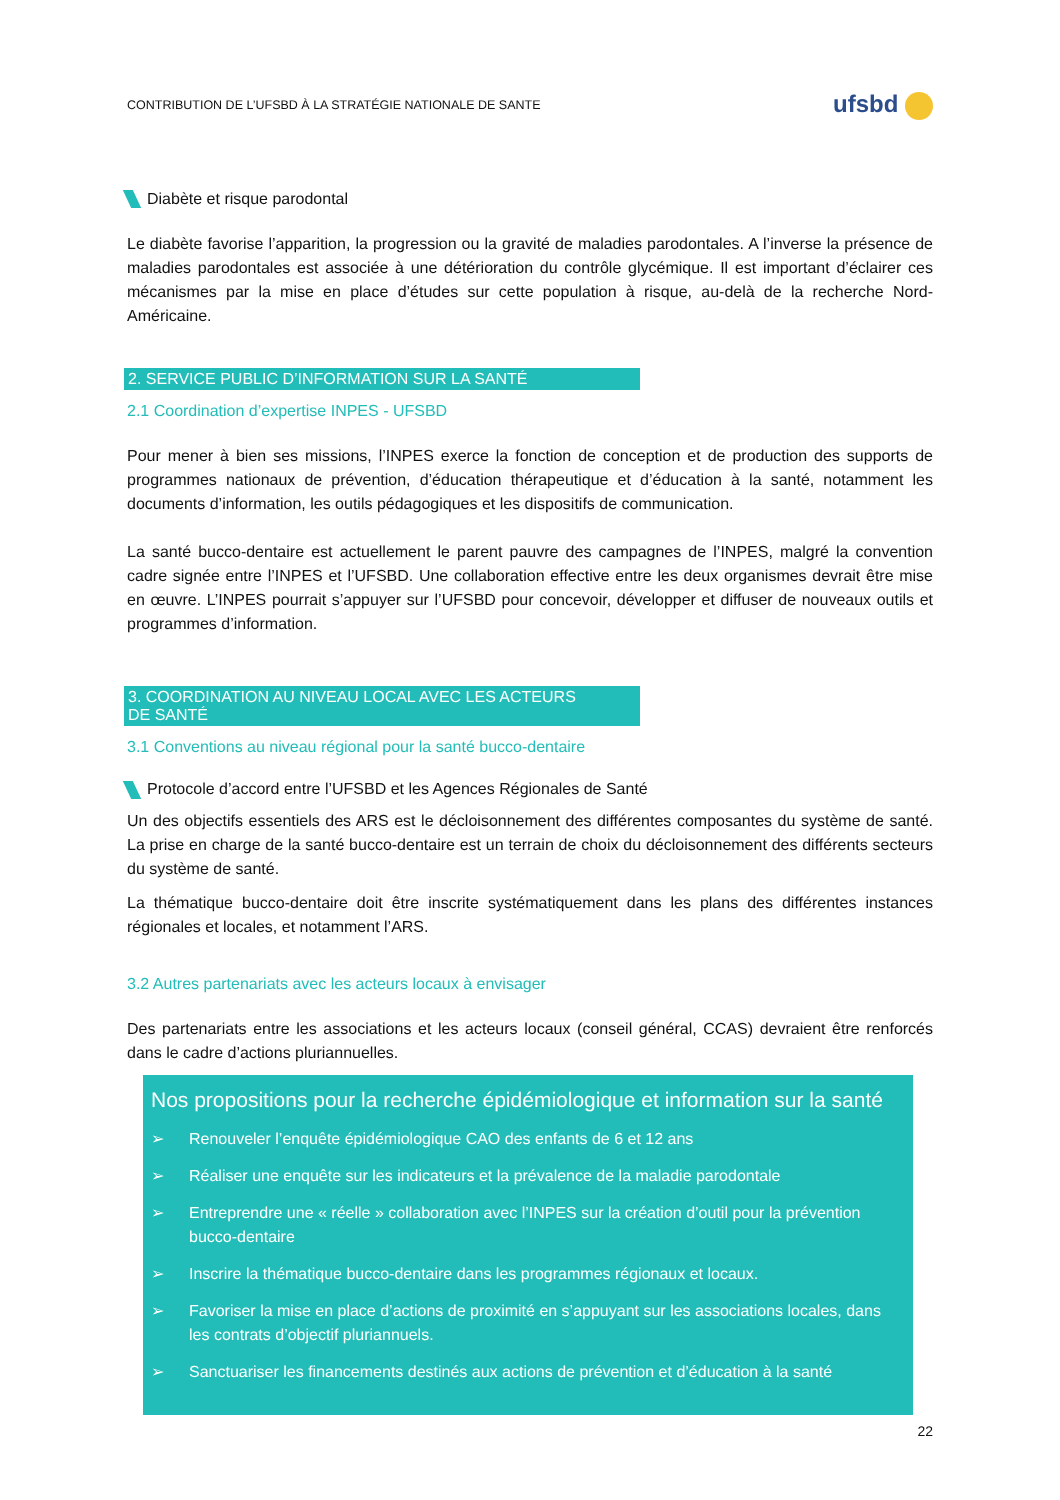CONTRIBUTION DE L’UFSBD À LA STRATÉGIE NATIONALE DE SANTE
ufsbd
Diabète et risque parodontal
Le diabète favorise l’apparition, la progression ou la gravité de maladies parodontales. A l’inverse la présence de maladies parodontales est associée à une détérioration du contrôle glycémique. Il est important d’éclairer ces mécanismes par la mise en place d’études sur cette population à risque, au-delà de la recherche Nord-Américaine.
2. SERVICE PUBLIC D’INFORMATION SUR LA SANTÉ
2.1 Coordination d’expertise INPES - UFSBD
Pour mener à bien ses missions, l’INPES exerce la fonction de conception et de production des supports de programmes nationaux de prévention, d’éducation thérapeutique et d’éducation à la santé, notamment les documents d’information, les outils pédagogiques et les dispositifs de communication.
La santé bucco-dentaire est actuellement le parent pauvre des campagnes de l’INPES, malgré la convention cadre signée entre l’INPES et l’UFSBD. Une collaboration effective entre les deux organismes devrait être mise en œuvre. L’INPES pourrait s’appuyer sur l’UFSBD pour concevoir, développer et diffuser de nouveaux outils et programmes d’information.
3. COORDINATION AU NIVEAU LOCAL AVEC LES ACTEURS
DE SANTÉ
3.1 Conventions au niveau régional pour la santé bucco-dentaire
Protocole d’accord entre l’UFSBD et les Agences Régionales de Santé
Un des objectifs essentiels des ARS est le décloisonnement des différentes composantes du système de santé. La prise en charge de la santé bucco-dentaire est un terrain de choix du décloisonnement des différents secteurs du système de santé.
La thématique bucco-dentaire doit être inscrite systématiquement dans les plans des différentes instances régionales et locales, et notamment l’ARS.
3.2 Autres partenariats avec les acteurs locaux à envisager
Des partenariats entre les associations et les acteurs locaux (conseil général, CCAS) devraient être renforcés dans le cadre d’actions pluriannuelles.
Nos propositions pour la recherche épidémiologique et information sur la santé
➢ Renouveler l’enquête épidémiologique CAO des enfants de 6 et 12 ans
➢ Réaliser une enquête sur les indicateurs et la prévalence de la maladie parodontale
➢ Entreprendre une « réelle » collaboration avec l’INPES sur la création d’outil pour la prévention bucco-dentaire
➢ Inscrire la thématique bucco-dentaire dans les programmes régionaux et locaux.
➢ Favoriser la mise en place d’actions de proximité en s’appuyant sur les associations locales, dans les contrats d’objectif pluriannuels.
➢ Sanctuariser les financements destinés aux actions de prévention et d’éducation à la santé
22